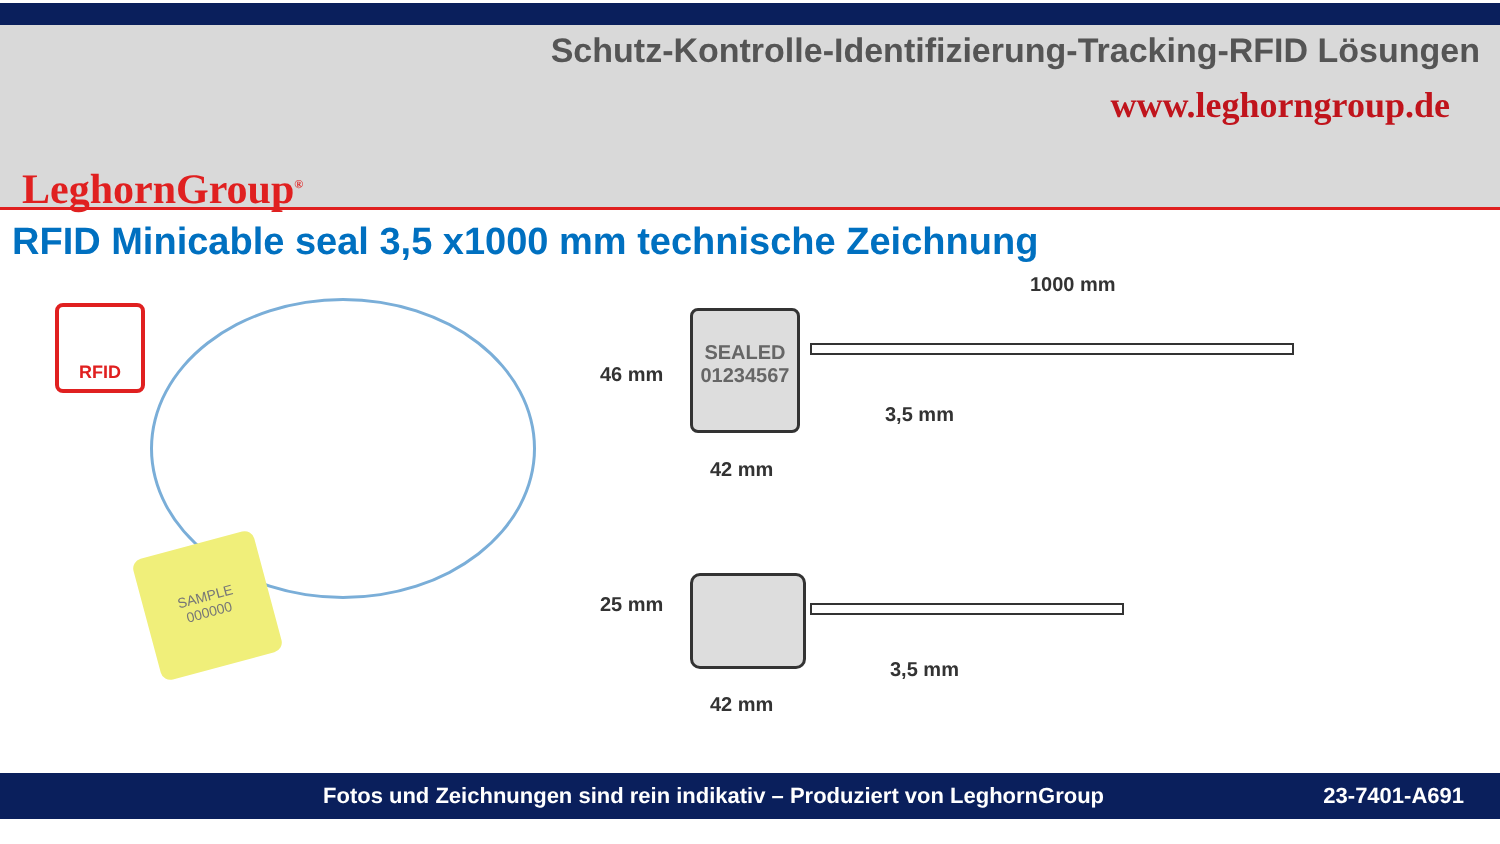LeghornGroup<sup>®</sup>
Schutz-Kontrolle-Identifizierung-Tracking-RFID Lösungen
www.leghorngroup.de
RFID Minicable seal 3,5 x1000 mm technische Zeichnung
RFID
SAMPLE
000000
1000 mm
SEALED
01234567
46 mm
42 mm
3,5 mm
25 mm
42 mm
3,5 mm
Fotos und Zeichnungen sind rein indikativ – Produziert von LeghornGroup 23-7401-A691